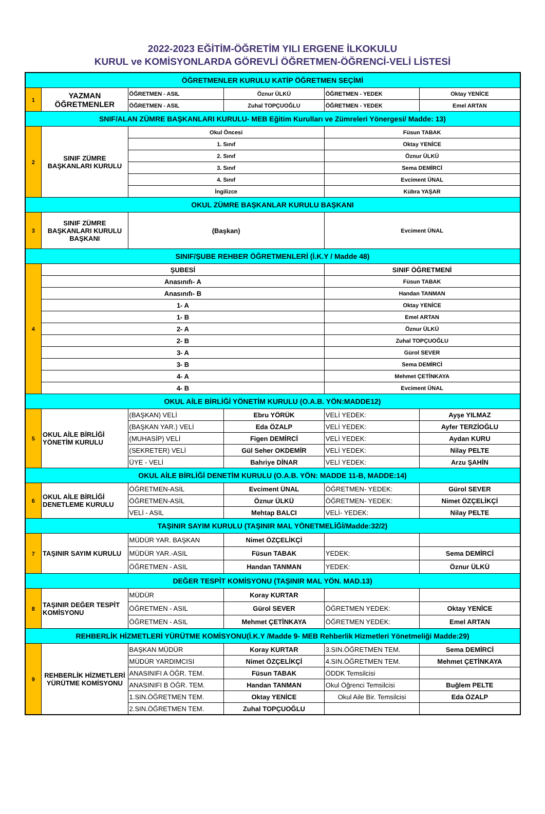2022-2023 EĞİTİM-ÖĞRETİM YILI ERGENE İLKOKULU
KURUL ve KOMİSYONLARDA GÖREVLİ ÖĞRETMEN-ÖĞRENCİ-VELİ LİSTESİ
| ÖĞRETMENLER KURULU KATİP ÖĞRETMEN SEÇİMİ | | | | | |
| 1 | YAZMAN ÖĞRETMENLER | ÖĞRETMEN - ASIL | Öznur ÜLKÜ | ÖĞRETMEN - YEDEK | Oktay YENİCE |
| | | ÖĞRETMEN - ASIL | Zuhal TOPÇUOĞLU | ÖĞRETMEN - YEDEK | Emel ARTAN |
| SNIF/ALAN ZÜMRE BAŞKANLARI KURULU- MEB Eğitim Kurulları ve Zümreleri Yönergesi/ Madde: 13) | | | | | |
| 2 | SINIF ZÜMRE BAŞKANLARI KURULU | Okul Öncesi | | Füsun TABAK | |
| | | 1. Sınıf | | Oktay YENİCE | |
| | | 2. Sınıf | | Öznur ÜLKÜ | |
| | | 3. Sınıf | | Sema DEMİRCİ | |
| | | 4. Sınıf | | Evciment ÜNAL | |
| | | İngilizce | | Kübra YAŞAR | |
| OKUL ZÜMRE BAŞKANLAR KURULU BAŞKANI | | | | | |
| 3 | SINIF ZÜMRE BAŞKANLARI KURULU BAŞKANI | (Başkan) | | Evciment ÜNAL | |
| SINIF/ŞUBE REHBER ÖĞRETMENLERİ (İ.K.Y / Madde 48) | | | | | |
| 4 | ŞUBESİ | | | SINIF ÖĞRETMENİ | |
| | Anasınıfı- A | | | Füsun TABAK | |
| | Anasınıfı- B | | | Handan TANMAN | |
| | 1- A | | | Oktay YENİCE | |
| | 1- B | | | Emel ARTAN | |
| | 2- A | | | Öznur ÜLKÜ | |
| | 2- B | | | Zuhal TOPÇUOĞLU | |
| | 3- A | | | Gürol SEVER | |
| | 3- B | | | Sema DEMİRCİ | |
| | 4- A | | | Mehmet ÇETİNKAYA | |
| | 4- B | | | Evciment ÜNAL | |
| OKUL AİLE BİRLİĞİ YÖNETİM KURULU (O.A.B. YÖN:MADDE12) | | | | | |
| 5 | OKUL AİLE BİRLİĞİ YÖNETİM KURULU | (BAŞKAN) VELİ | Ebru YÖRÜK | VELİ YEDEK: | Ayşe YILMAZ |
| | | (BAŞKAN YAR.) VELİ | Eda ÖZALP | VELİ YEDEK: | Ayfer TERZİOĞLU |
| | | (MUHASİP) VELİ | Figen DEMİRCİ | VELİ YEDEK: | Aydan KURU |
| | | (SEKRETER) VELİ | Gül Seher OKDEMİR | VELİ YEDEK: | Nilay PELTE |
| | | ÜYE - VELİ | Bahriye DİNAR | VELİ YEDEK: | Arzu ŞAHİN |
| OKUL AİLE BİRLİĞİ DENETİM KURULU (O.A.B. YÖN: MADDE 11-B, MADDE:14) | | | | | |
| 6 | OKUL AİLE BİRLİĞİ DENETLEME KURULU | ÖĞRETMEN-ASİL | Evciment ÜNAL | ÖĞRETMEN- YEDEK: | Gürol SEVER |
| | | ÖĞRETMEN-ASİL | Öznur ÜLKÜ | ÖĞRETMEN- YEDEK: | Nimet ÖZÇELİKÇİ |
| | | VELİ - ASIL | Mehtap BALCI | VELİ- YEDEK: | Nilay PELTE |
| TAŞINIR SAYIM KURULU (TAŞINIR MAL YÖNETMELİĞİ/Madde:32/2) | | | | | |
| 7 | TAŞINIR SAYIM KURULU | MÜDÜR YAR. BAŞKAN | Nimet ÖZÇELİKÇİ | | |
| | | MÜDÜR YAR.-ASIL | Füsun TABAK | YEDEK: | Sema DEMİRCİ |
| | | ÖĞRETMEN - ASIL | Handan TANMAN | YEDEK: | Öznur ÜLKÜ |
| DEĞER TESPİT KOMİSYONU (TAŞINIR MAL YÖN. MAD.13) | | | | | |
| 8 | TAŞINIR DEĞER TESPİT KOMİSYONU | MÜDÜR | Koray KURTAR | | |
| | | ÖĞRETMEN - ASIL | Gürol SEVER | ÖĞRETMEN YEDEK: | Oktay YENİCE |
| | | ÖĞRETMEN - ASIL | Mehmet ÇETİNKAYA | ÖĞRETMEN YEDEK: | Emel ARTAN |
| REHBERLİK HİZMETLERİ YÜRÜTME KOMİSYONU(İ.K.Y /Madde 9- MEB Rehberlik Hizmetleri Yönetmeliği Madde:29) | | | | | |
| 9 | REHBERLİK HİZMETLERİ YÜRÜTME KOMİSYONU | BAŞKAN MÜDÜR | Koray KURTAR | 3.SIN.ÖĞRETMEN TEM. | Sema DEMİRCİ |
| | | MÜDÜR YARDIMCISI | Nimet ÖZÇELİKÇİ | 4.SIN.ÖĞRETMEN TEM. | Mehmet ÇETİNKAYA |
| | | ANASINIFI A ÖĞR. TEM. | Füsun TABAK | ÖDDK Temsilcisi | |
| | | ANASINIFI B ÖĞR. TEM. | Handan TANMAN | Okul Öğrenci Temsilcisi | Buğlem PELTE |
| | | 1.SIN.ÖĞRETMEN TEM. | Oktay YENİCE | Okul Aile Bir. Temsilcisi | Eda ÖZALP |
| | | 2.SIN.ÖĞRETMEN TEM. | Zuhal TOPÇUOĞLU | | |